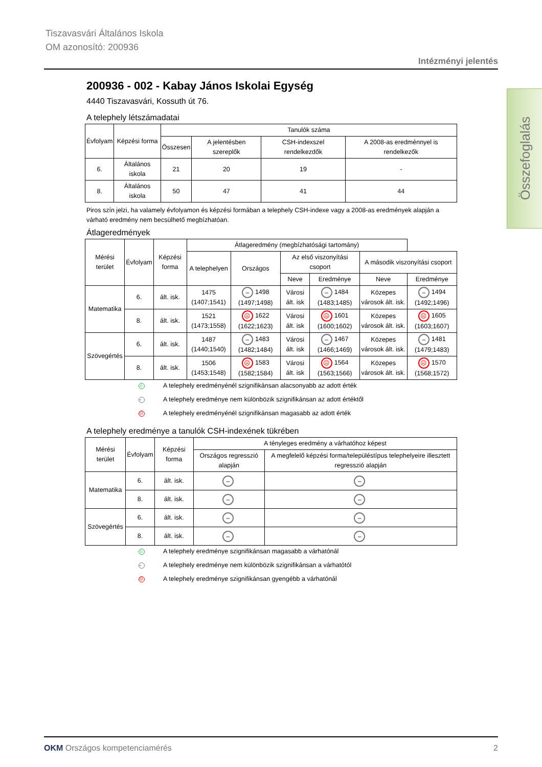Tiszavasvári Általános Iskola
OM azonosító: 200936
Intézményi jelentés
Összefoglalás
200936 - 002 - Kabay János Iskolai Egység
4440 Tiszavasvári, Kossuth út 76.
A telephely létszámadatai
| Évfolyam | Képzési forma | Tanulók száma | | | |
| --- | --- | --- | --- | --- | --- |
| | | Összesen | A jelentésben szereplők | CSH-indexszel rendelkezdők | A 2008-as eredménnyel is rendelkezők |
| 6. | Általános iskola | 21 | 20 | 19 | - |
| 8. | Általános iskola | 50 | 47 | 41 | 44 |
Piros szín jelzi, ha valamely évfolyamon és képzési formában a telephely CSH-indexe vagy a 2008-as eredmények alapján a várható eredmény nem becsülhető megbízhatóan.
Átlageredmények
| Mérési terület | Évfolyam | Képzési forma | Átlageredmény (megbízhatósági tartomány) | | | | | |
| --- | --- | --- | --- | --- | --- | --- | --- | --- |
| | | | A telephelyen | Országos | Az első viszonyítási csoport | | A második viszonyítási csoport | |
| | | | | | Neve | Eredménye | Neve | Eredménye |
| Matematika | 6. | ált. isk. | 1475 (1407;1541) | – 1498 (1497;1498) | Városi ált. isk | – 1484 (1483;1485) | Közepes városok ált. isk. | – 1494 (1492;1496) |
| | 8. | ált. isk. | 1521 (1473;1558) | ☹ 1622 (1622;1623) | Városi ált. isk | ☹ 1601 (1600;1602) | Közepes városok ált. isk. | ☹ 1605 (1603;1607) |
| Szövegértés | 6. | ált. isk. | 1487 (1440;1540) | – 1483 (1482;1484) | Városi ált. isk | – 1467 (1466;1469) | Közepes városok ált. isk. | – 1481 (1479;1483) |
| | 8. | ált. isk. | 1506 (1453;1548) | ☹ 1583 (1582;1584) | Városi ált. isk | ☹ 1564 (1563;1566) | Közepes városok ált. isk. | ☹ 1570 (1568;1572) |
☺ A telephely eredményénél szignifikánsan alacsonyabb az adott érték
– A telephely eredménye nem különbözik szignifikánsan az adott értéktől
☹ A telephely eredményénél szignifikánsan magasabb az adott érték
A telephely eredménye a tanulók CSH-indexének tükrében
| Mérési terület | Évfolyam | Képzési forma | A tényleges eredmény a várhatóhoz képest | |
| --- | --- | --- | --- | --- |
| | | | Országos regresszió alapján | A megfelelő képzési forma/településtípus telephelyeire illesztett regresszió alapján |
| Matematika | 6. | ált. isk. | – | – |
| | 8. | ált. isk. | – | – |
| Szövegértés | 6. | ált. isk. | – | – |
| | 8. | ált. isk. | – | – |
☺ A telephely eredménye szignifikánsan magasabb a várhatónál
– A telephely eredménye nem különbözik szignifikánsan a várhatótól
☹ A telephely eredménye szignifikánsan gyengébb a várhatónál
OKM Országos kompetenciamérés 2